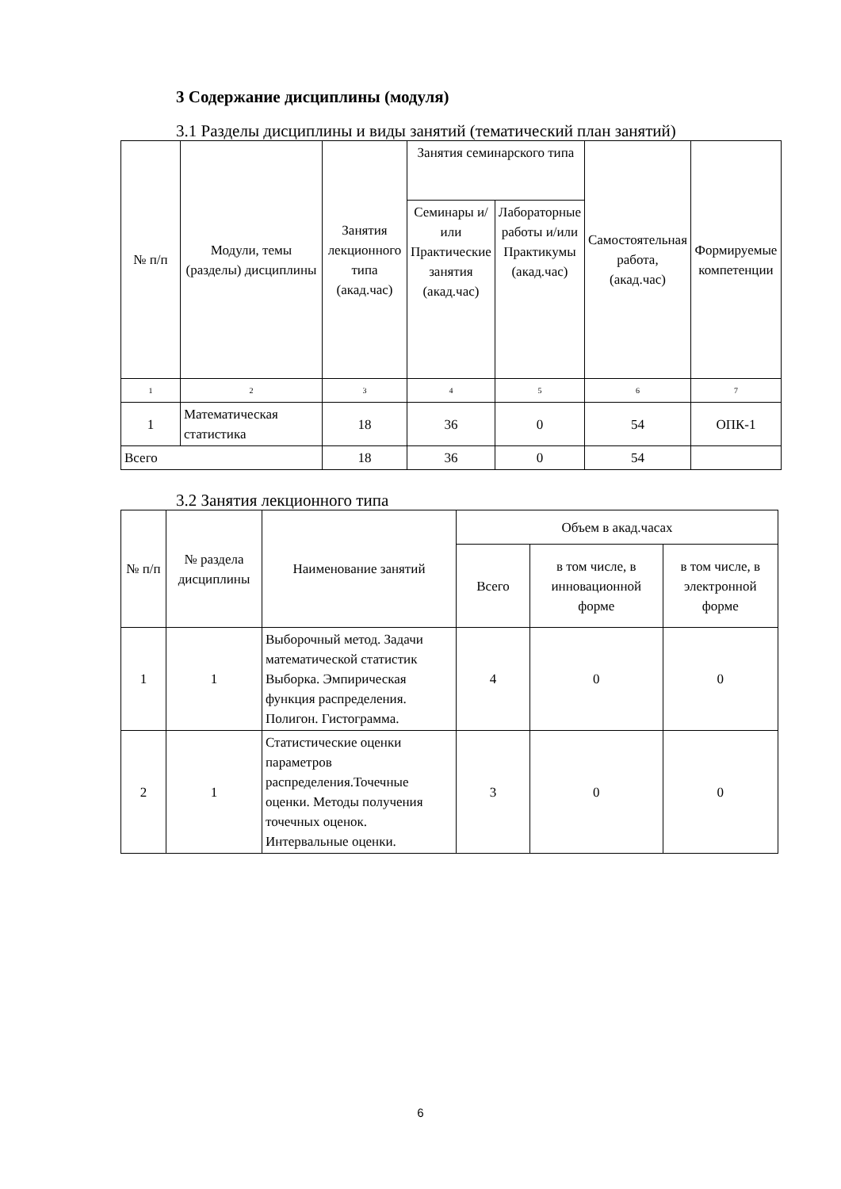3 Содержание дисциплины (модуля)
3.1 Разделы дисциплины и виды занятий (тематический план занятий)
| № п/п | Модули, темы (разделы) дисциплины | Занятия лекционного типа (акад.час) | Занятия семинарского типа | | Самостоятельная работа, (акад.час) | Формируемые компетенции |
| --- | --- | --- | --- | --- | --- | --- |
| | | | Семинары и/или Практические занятия (акад.час) | Лабораторные работы и/или Практикумы (акад.час) | | |
| 1 | 2 | 3 | 4 | 5 | 6 | 7 |
| 1 | Математическая статистика | 18 | 36 | 0 | 54 | ОПК-1 |
| Всего | | 18 | 36 | 0 | 54 | |
3.2 Занятия лекционного типа
| № п/п | № раздела дисциплины | Наименование занятий | Объем в акад.часах | | |
| --- | --- | --- | --- | --- | --- |
| | | | Всего | в том числе, в инновационной форме | в том числе, в электронной форме |
| 1 | 1 | Выборочный метод. Задачи математической статистик Выборка. Эмпирическая функция распределения. Полигон. Гистограмма. | 4 | 0 | 0 |
| 2 | 1 | Статистические оценки параметров распределения.Точечные оценки. Методы получения точечных оценок. Интервальные оценки. | 3 | 0 | 0 |
6